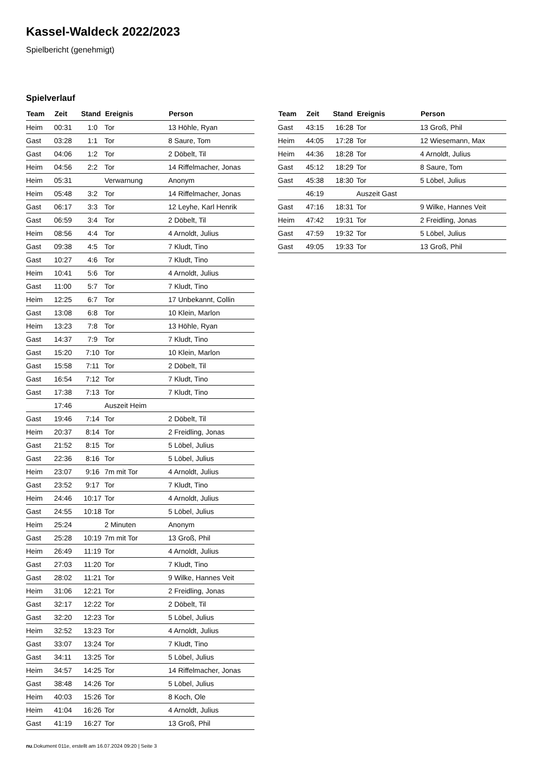Kassel-Waldeck 2022/2023
Spielbericht (genehmigt)
Spielverlauf
| Team | Zeit | Stand | Ereignis | Person |
| --- | --- | --- | --- | --- |
| Heim | 00:31 | 1:0 | Tor | 13 Höhle, Ryan |
| Gast | 03:28 | 1:1 | Tor | 8 Saure, Tom |
| Gast | 04:06 | 1:2 | Tor | 2 Döbelt, Til |
| Heim | 04:56 | 2:2 | Tor | 14 Riffelmacher, Jonas |
| Heim | 05:31 | | Verwarnung | Anonym |
| Heim | 05:48 | 3:2 | Tor | 14 Riffelmacher, Jonas |
| Gast | 06:17 | 3:3 | Tor | 12 Leyhe, Karl Henrik |
| Gast | 06:59 | 3:4 | Tor | 2 Döbelt, Til |
| Heim | 08:56 | 4:4 | Tor | 4 Arnoldt, Julius |
| Gast | 09:38 | 4:5 | Tor | 7 Kludt, Tino |
| Gast | 10:27 | 4:6 | Tor | 7 Kludt, Tino |
| Heim | 10:41 | 5:6 | Tor | 4 Arnoldt, Julius |
| Gast | 11:00 | 5:7 | Tor | 7 Kludt, Tino |
| Heim | 12:25 | 6:7 | Tor | 17 Unbekannt, Collin |
| Gast | 13:08 | 6:8 | Tor | 10 Klein, Marlon |
| Heim | 13:23 | 7:8 | Tor | 13 Höhle, Ryan |
| Gast | 14:37 | 7:9 | Tor | 7 Kludt, Tino |
| Gast | 15:20 | 7:10 | Tor | 10 Klein, Marlon |
| Gast | 15:58 | 7:11 | Tor | 2 Döbelt, Til |
| Gast | 16:54 | 7:12 | Tor | 7 Kludt, Tino |
| Gast | 17:38 | 7:13 | Tor | 7 Kludt, Tino |
| | 17:46 | | Auszeit Heim | |
| Gast | 19:46 | 7:14 | Tor | 2 Döbelt, Til |
| Heim | 20:37 | 8:14 | Tor | 2 Freidling, Jonas |
| Gast | 21:52 | 8:15 | Tor | 5 Löbel, Julius |
| Gast | 22:36 | 8:16 | Tor | 5 Löbel, Julius |
| Heim | 23:07 | 9:16 | 7m mit Tor | 4 Arnoldt, Julius |
| Gast | 23:52 | 9:17 | Tor | 7 Kludt, Tino |
| Heim | 24:46 | 10:17 | Tor | 4 Arnoldt, Julius |
| Gast | 24:55 | 10:18 | Tor | 5 Löbel, Julius |
| Heim | 25:24 | | 2 Minuten | Anonym |
| Gast | 25:28 | 10:19 | 7m mit Tor | 13 Groß, Phil |
| Heim | 26:49 | 11:19 | Tor | 4 Arnoldt, Julius |
| Gast | 27:03 | 11:20 | Tor | 7 Kludt, Tino |
| Gast | 28:02 | 11:21 | Tor | 9 Wilke, Hannes Veit |
| Heim | 31:06 | 12:21 | Tor | 2 Freidling, Jonas |
| Gast | 32:17 | 12:22 | Tor | 2 Döbelt, Til |
| Gast | 32:20 | 12:23 | Tor | 5 Löbel, Julius |
| Heim | 32:52 | 13:23 | Tor | 4 Arnoldt, Julius |
| Gast | 33:07 | 13:24 | Tor | 7 Kludt, Tino |
| Gast | 34:11 | 13:25 | Tor | 5 Löbel, Julius |
| Heim | 34:57 | 14:25 | Tor | 14 Riffelmacher, Jonas |
| Gast | 38:48 | 14:26 | Tor | 5 Löbel, Julius |
| Heim | 40:03 | 15:26 | Tor | 8 Koch, Ole |
| Heim | 41:04 | 16:26 | Tor | 4 Arnoldt, Julius |
| Gast | 41:19 | 16:27 | Tor | 13 Groß, Phil |
| Team | Zeit | Stand | Ereignis | Person |
| --- | --- | --- | --- | --- |
| Gast | 43:15 | 16:28 | Tor | 13 Groß, Phil |
| Heim | 44:05 | 17:28 | Tor | 12 Wiesemann, Max |
| Heim | 44:36 | 18:28 | Tor | 4 Arnoldt, Julius |
| Gast | 45:12 | 18:29 | Tor | 8 Saure, Tom |
| Gast | 45:38 | 18:30 | Tor | 5 Löbel, Julius |
| | 46:19 | | Auszeit Gast | |
| Gast | 47:16 | 18:31 | Tor | 9 Wilke, Hannes Veit |
| Heim | 47:42 | 19:31 | Tor | 2 Freidling, Jonas |
| Gast | 47:59 | 19:32 | Tor | 5 Löbel, Julius |
| Gast | 49:05 | 19:33 | Tor | 13 Groß, Phil |
nu.Dokument 011e, erstellt am 16.07.2024 09:20 | Seite 3